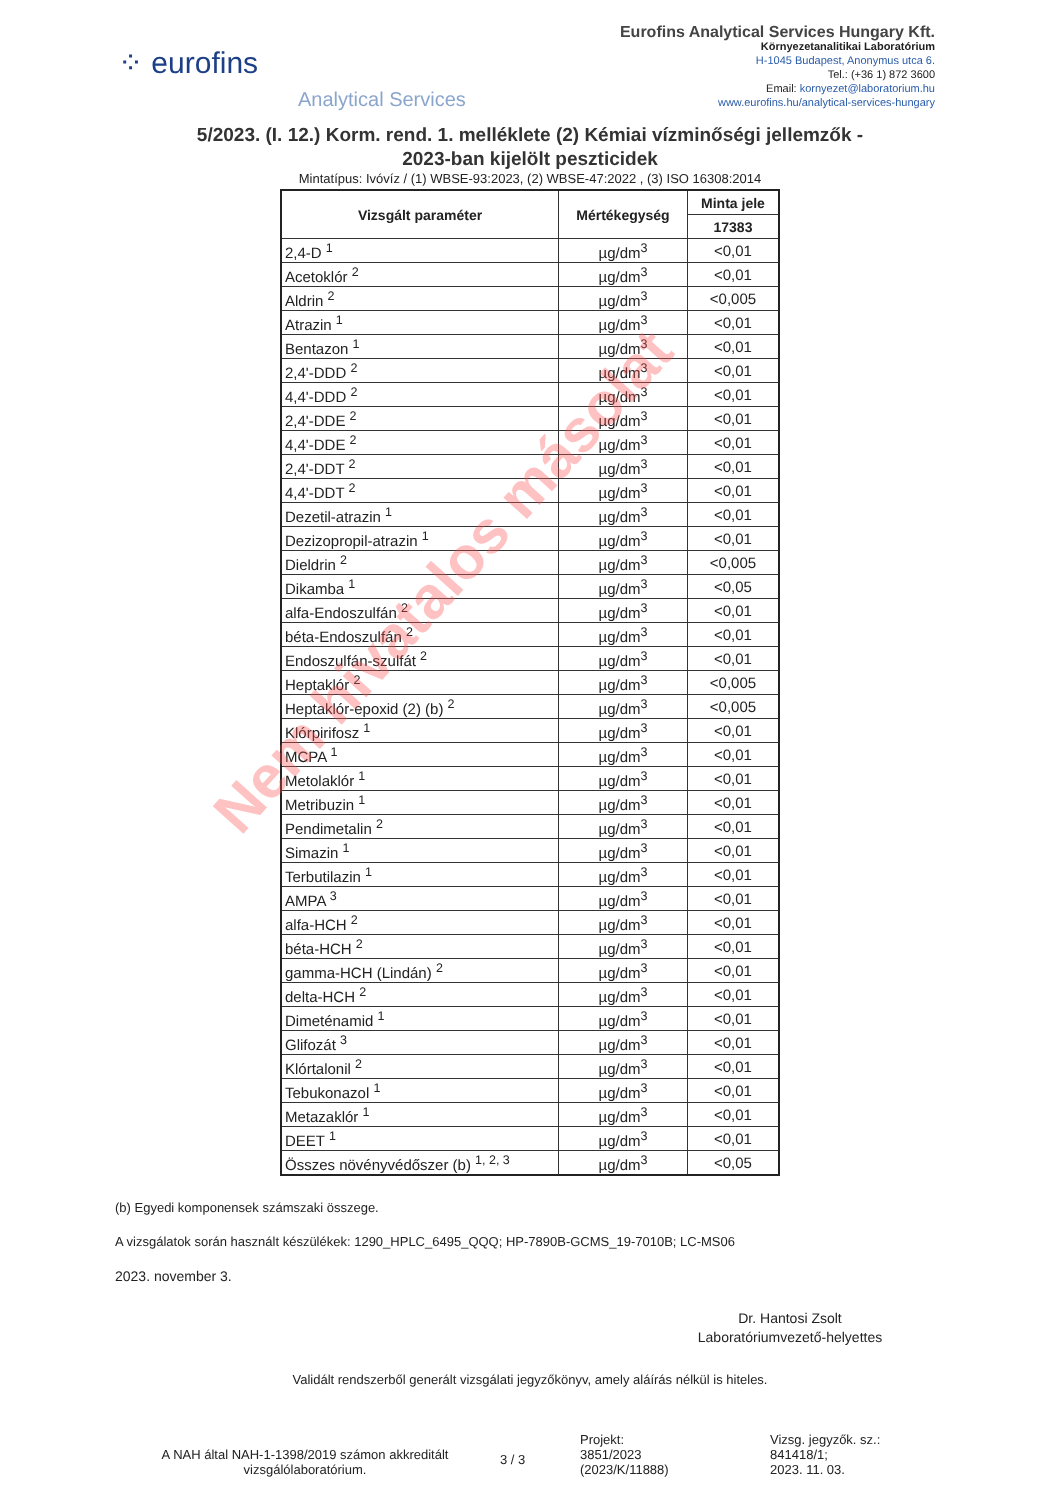⁘ eurofins
Analytical Services
Eurofins Analytical Services Hungary Kft.
Környezetanalitikai Laboratórium
H-1045 Budapest, Anonymus utca 6.
Tel.: (+36 1) 872 3600
Email: kornyezet@laboratorium.hu
www.eurofins.hu/analytical-services-hungary
5/2023. (I. 12.) Korm. rend. 1. melléklete (2) Kémiai vízminőségi jellemzők -
2023-ban kijelölt peszticidek
Mintatípus: Ivóvíz / (1) WBSE-93:2023, (2) WBSE-47:2022 , (3) ISO 16308:2014
| Vizsgált paraméter | Mértékegység | Minta jele |
| --- | --- | --- |
| | | 17383 |
| 2,4-D <sup>1</sup> | µg/dm<sup>3</sup> | <0,01 |
| Acetoklór <sup>2</sup> | µg/dm<sup>3</sup> | <0,01 |
| Aldrin <sup>2</sup> | µg/dm<sup>3</sup> | <0,005 |
| Atrazin <sup>1</sup> | µg/dm<sup>3</sup> | <0,01 |
| Bentazon <sup>1</sup> | µg/dm<sup>3</sup> | <0,01 |
| 2,4'-DDD <sup>2</sup> | µg/dm<sup>3</sup> | <0,01 |
| 4,4'-DDD <sup>2</sup> | µg/dm<sup>3</sup> | <0,01 |
| 2,4'-DDE <sup>2</sup> | µg/dm<sup>3</sup> | <0,01 |
| 4,4'-DDE <sup>2</sup> | µg/dm<sup>3</sup> | <0,01 |
| 2,4'-DDT <sup>2</sup> | µg/dm<sup>3</sup> | <0,01 |
| 4,4'-DDT <sup>2</sup> | µg/dm<sup>3</sup> | <0,01 |
| Dezetil-atrazin <sup>1</sup> | µg/dm<sup>3</sup> | <0,01 |
| Dezizopropil-atrazin <sup>1</sup> | µg/dm<sup>3</sup> | <0,01 |
| Dieldrin <sup>2</sup> | µg/dm<sup>3</sup> | <0,005 |
| Dikamba <sup>1</sup> | µg/dm<sup>3</sup> | <0,05 |
| alfa-Endoszulfán <sup>2</sup> | µg/dm<sup>3</sup> | <0,01 |
| béta-Endoszulfán <sup>2</sup> | µg/dm<sup>3</sup> | <0,01 |
| Endoszulfán-szulfát <sup>2</sup> | µg/dm<sup>3</sup> | <0,01 |
| Heptaklór <sup>2</sup> | µg/dm<sup>3</sup> | <0,005 |
| Heptaklór-epoxid (2) (b) <sup>2</sup> | µg/dm<sup>3</sup> | <0,005 |
| Klórpirifosz <sup>1</sup> | µg/dm<sup>3</sup> | <0,01 |
| MCPA <sup>1</sup> | µg/dm<sup>3</sup> | <0,01 |
| Metolaklór <sup>1</sup> | µg/dm<sup>3</sup> | <0,01 |
| Metribuzin <sup>1</sup> | µg/dm<sup>3</sup> | <0,01 |
| Pendimetalin <sup>2</sup> | µg/dm<sup>3</sup> | <0,01 |
| Simazin <sup>1</sup> | µg/dm<sup>3</sup> | <0,01 |
| Terbutilazin <sup>1</sup> | µg/dm<sup>3</sup> | <0,01 |
| AMPA <sup>3</sup> | µg/dm<sup>3</sup> | <0,01 |
| alfa-HCH <sup>2</sup> | µg/dm<sup>3</sup> | <0,01 |
| béta-HCH <sup>2</sup> | µg/dm<sup>3</sup> | <0,01 |
| gamma-HCH (Lindán) <sup>2</sup> | µg/dm<sup>3</sup> | <0,01 |
| delta-HCH <sup>2</sup> | µg/dm<sup>3</sup> | <0,01 |
| Dimeténamid <sup>1</sup> | µg/dm<sup>3</sup> | <0,01 |
| Glifozát <sup>3</sup> | µg/dm<sup>3</sup> | <0,01 |
| Klórtalonil <sup>2</sup> | µg/dm<sup>3</sup> | <0,01 |
| Tebukonazol <sup>1</sup> | µg/dm<sup>3</sup> | <0,01 |
| Metazaklór <sup>1</sup> | µg/dm<sup>3</sup> | <0,01 |
| DEET <sup>1</sup> | µg/dm<sup>3</sup> | <0,01 |
| Összes növényvédőszer (b) <sup>1, 2, 3</sup> | µg/dm<sup>3</sup> | <0,05 |
(b) Egyedi komponensek számszaki összege.
A vizsgálatok során használt készülékek: 1290_HPLC_6495_QQQ; HP-7890B-GCMS_19-7010B; LC-MS06
2023. november 3.
Dr. Hantosi Zsolt
Laboratóriumvezető-helyettes
Validált rendszerből generált vizsgálati jegyzőkönyv, amely aláírás nélkül is hiteles.
A NAH által NAH-1-1398/2019 számon akkreditált vizsgálólaboratórium.
3 / 3
Projekt:
3851/2023
(2023/K/11888)
Vizsg. jegyzők. sz.:
841418/1;
2023. 11. 03.
Nem hivatalos másolat